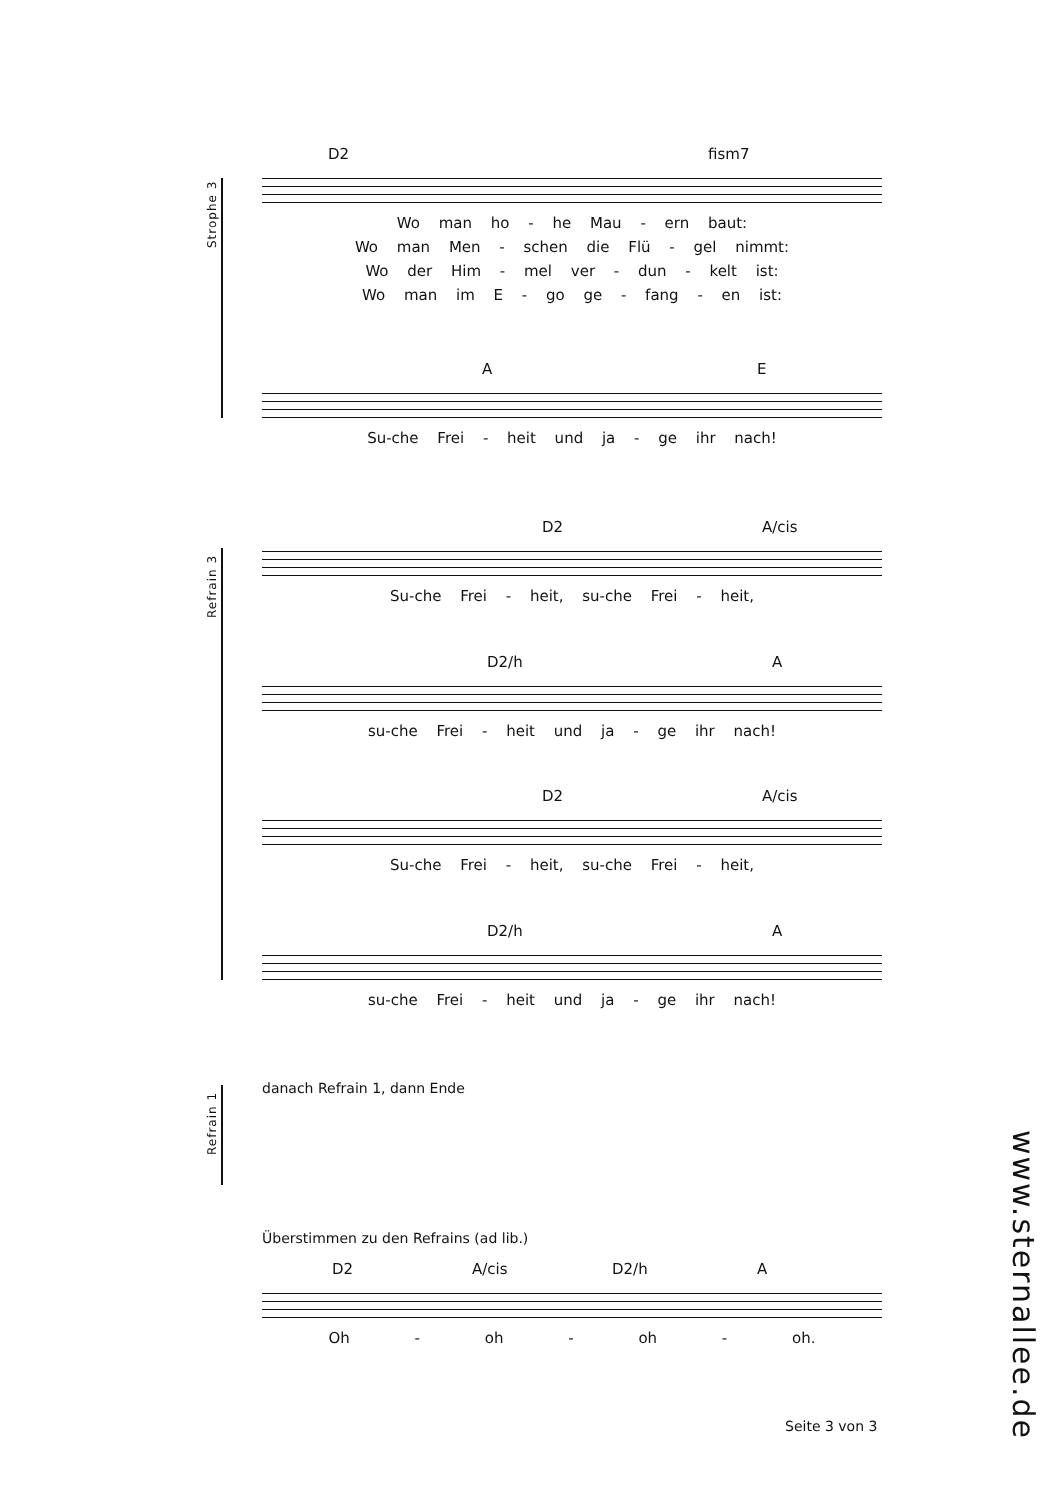Strophe 3
D2 fism7
Wo man ho - he Mau - ern baut:
Wo man Men - schen die Flü - gel nimmt:
Wo der Him - mel ver - dun - kelt ist:
Wo man im E - go ge - fang - en ist:
A E
Su-che Frei - heit und ja - ge ihr nach!
Refrain 3
D2 A/cis
Su-che Frei - heit, su-che Frei - heit,
D2/h A
su-che Frei - heit und ja - ge ihr nach!
D2 A/cis
Su-che Frei - heit, su-che Frei - heit,
D2/h A
su-che Frei - heit und ja - ge ihr nach!
Refrain 1
danach Refrain 1, dann Ende
Überstimmen zu den Refrains (ad lib.)
D2 A/cis D2/h A
Oh - oh - oh - oh.
Seite 3 von 3
www.sternallee.de